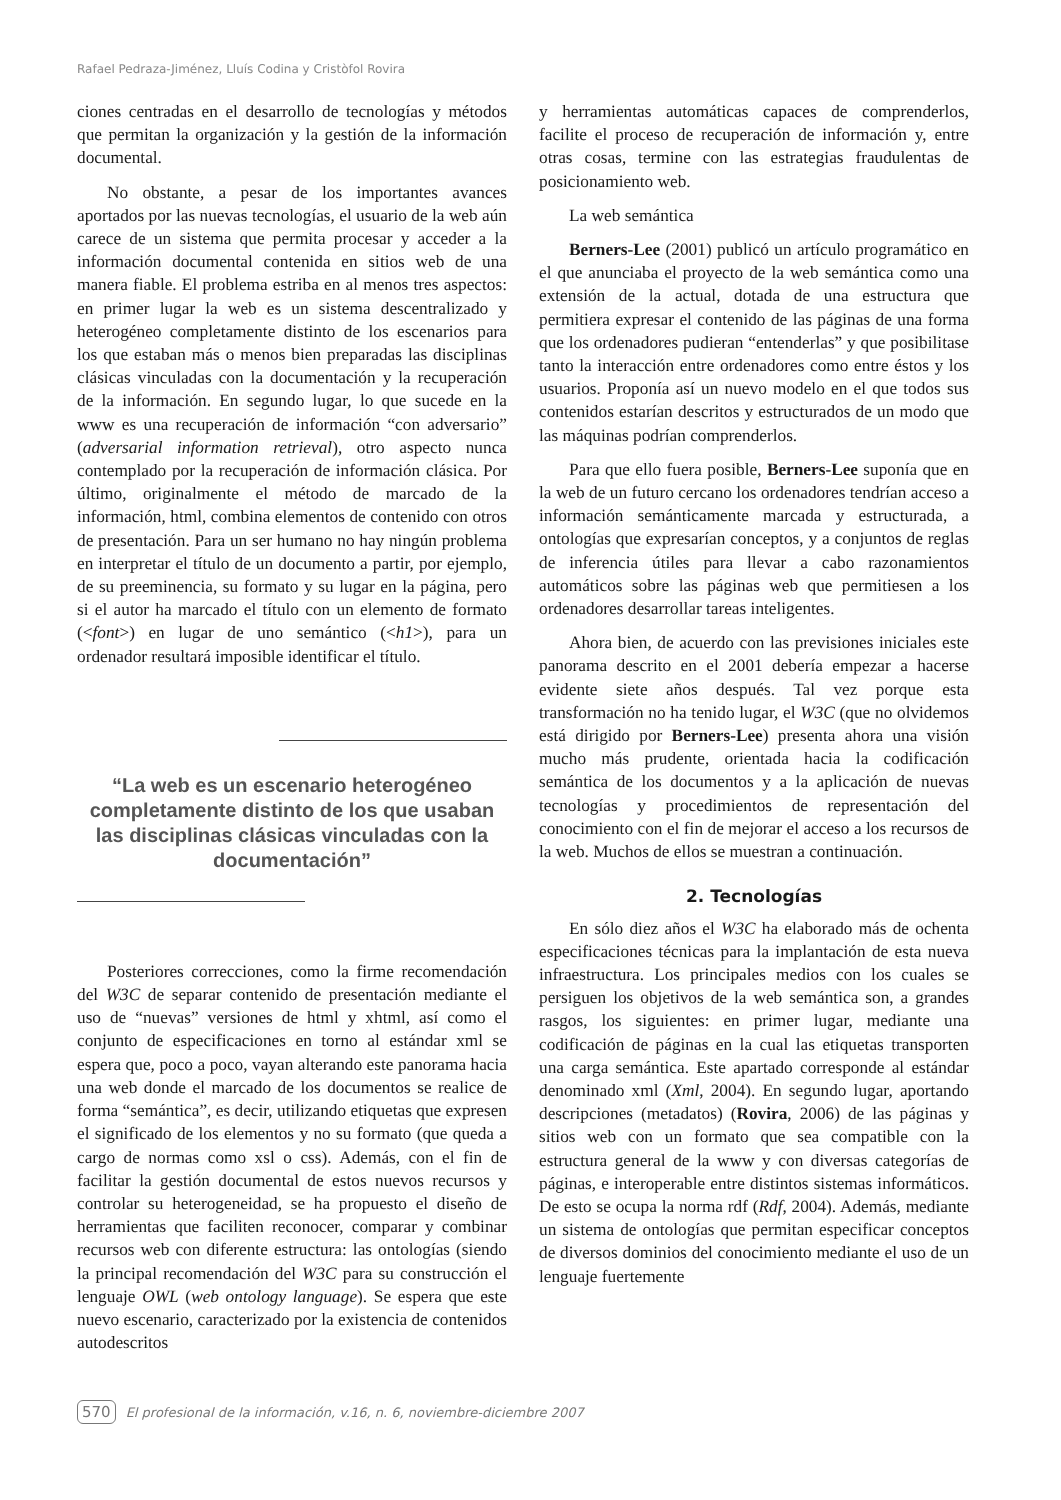Rafael Pedraza-Jiménez, Lluís Codina y Cristòfol Rovira
ciones centradas en el desarrollo de tecnologías y métodos que permitan la organización y la gestión de la información documental.
No obstante, a pesar de los importantes avances aportados por las nuevas tecnologías, el usuario de la web aún carece de un sistema que permita procesar y acceder a la información documental contenida en sitios web de una manera fiable. El problema estriba en al menos tres aspectos: en primer lugar la web es un sistema descentralizado y heterogéneo completamente distinto de los escenarios para los que estaban más o menos bien preparadas las disciplinas clásicas vinculadas con la documentación y la recuperación de la información. En segundo lugar, lo que sucede en la www es una recuperación de información “con adversario” (adversarial information retrieval), otro aspecto nunca contemplado por la recuperación de información clásica. Por último, originalmente el método de marcado de la información, html, combina elementos de contenido con otros de presentación. Para un ser humano no hay ningún problema en interpretar el título de un documento a partir, por ejemplo, de su preeminencia, su formato y su lugar en la página, pero si el autor ha marcado el título con un elemento de formato (<font>) en lugar de uno semántico (<h1>), para un ordenador resultará imposible identificar el título.
“La web es un escenario heterogéneo completamente distinto de los que usaban las disciplinas clásicas vinculadas con la documentación”
Posteriores correcciones, como la firme recomendación del W3C de separar contenido de presentación mediante el uso de “nuevas” versiones de html y xhtml, así como el conjunto de especificaciones en torno al estándar xml se espera que, poco a poco, vayan alterando este panorama hacia una web donde el marcado de los documentos se realice de forma “semántica”, es decir, utilizando etiquetas que expresen el significado de los elementos y no su formato (que queda a cargo de normas como xsl o css). Además, con el fin de facilitar la gestión documental de estos nuevos recursos y controlar su heterogeneidad, se ha propuesto el diseño de herramientas que faciliten reconocer, comparar y combinar recursos web con diferente estructura: las ontologías (siendo la principal recomendación del W3C para su construcción el lenguaje OWL (web ontology language). Se espera que este nuevo escenario, caracterizado por la existencia de contenidos autodescritos
y herramientas automáticas capaces de comprenderlos, facilite el proceso de recuperación de información y, entre otras cosas, termine con las estrategias fraudulentas de posicionamiento web.
La web semántica
Berners-Lee (2001) publicó un artículo programático en el que anunciaba el proyecto de la web semántica como una extensión de la actual, dotada de una estructura que permitiera expresar el contenido de las páginas de una forma que los ordenadores pudieran “entenderlas” y que posibilitase tanto la interacción entre ordenadores como entre éstos y los usuarios. Proponía así un nuevo modelo en el que todos sus contenidos estarían descritos y estructurados de un modo que las máquinas podrían comprenderlos.
Para que ello fuera posible, Berners-Lee suponía que en la web de un futuro cercano los ordenadores tendrían acceso a información semánticamente marcada y estructurada, a ontologías que expresarían conceptos, y a conjuntos de reglas de inferencia útiles para llevar a cabo razonamientos automáticos sobre las páginas web que permitiesen a los ordenadores desarrollar tareas inteligentes.
Ahora bien, de acuerdo con las previsiones iniciales este panorama descrito en el 2001 debería empezar a hacerse evidente siete años después. Tal vez porque esta transformación no ha tenido lugar, el W3C (que no olvidemos está dirigido por Berners-Lee) presenta ahora una visión mucho más prudente, orientada hacia la codificación semántica de los documentos y a la aplicación de nuevas tecnologías y procedimientos de representación del conocimiento con el fin de mejorar el acceso a los recursos de la web. Muchos de ellos se muestran a continuación.
2. Tecnologías
En sólo diez años el W3C ha elaborado más de ochenta especificaciones técnicas para la implantación de esta nueva infraestructura. Los principales medios con los cuales se persiguen los objetivos de la web semántica son, a grandes rasgos, los siguientes: en primer lugar, mediante una codificación de páginas en la cual las etiquetas transporten una carga semántica. Este apartado corresponde al estándar denominado xml (Xml, 2004). En segundo lugar, aportando descripciones (metadatos) (Rovira, 2006) de las páginas y sitios web con un formato que sea compatible con la estructura general de la www y con diversas categorías de páginas, e interoperable entre distintos sistemas informáticos. De esto se ocupa la norma rdf (Rdf, 2004). Además, mediante un sistema de ontologías que permitan especificar conceptos de diversos dominios del conocimiento mediante el uso de un lenguaje fuertemente
570 El profesional de la información, v.16, n. 6, noviembre-diciembre 2007